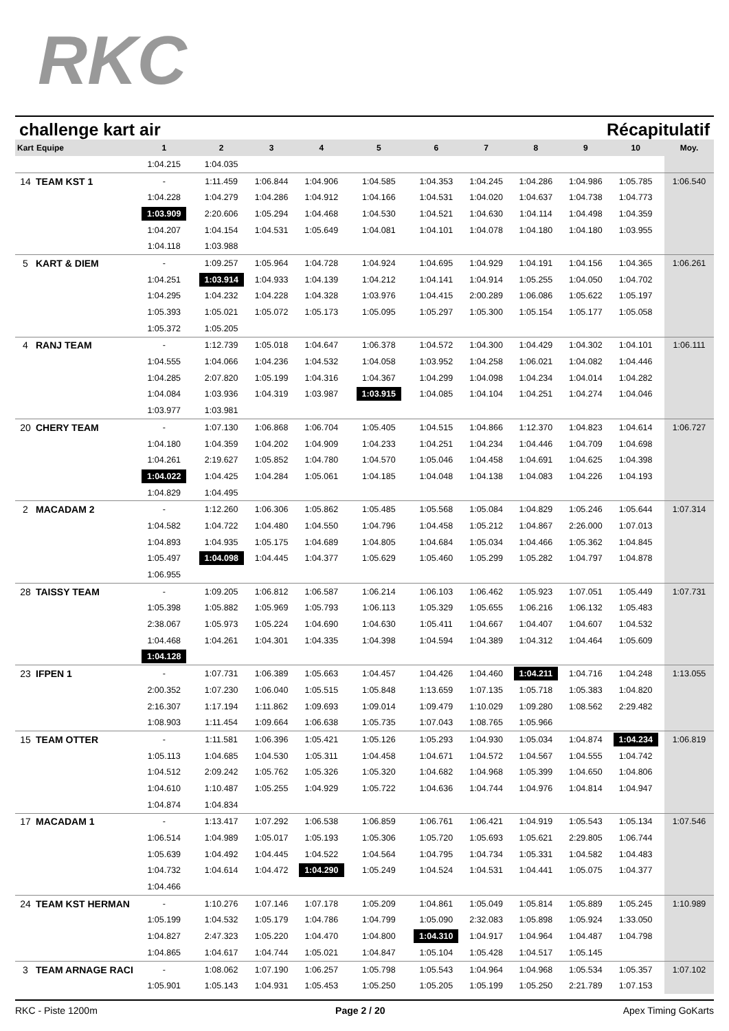RKC
challenge kart air Récapitulatif
| Kart | Equipe | 1 | 2 | 3 | 4 | 5 | 6 | 7 | 8 | 9 | 10 | Moy. |
| --- | --- | --- | --- | --- | --- | --- | --- | --- | --- | --- | --- | --- |
| | | 1:04.215 | 1:04.035 | | | | | | | | | |
| 14 | TEAM KST 1 | - | 1:11.459 | 1:06.844 | 1:04.906 | 1:04.585 | 1:04.353 | 1:04.245 | 1:04.286 | 1:04.986 | 1:05.785 | 1:06.540 |
| | | 1:04.228 | 1:04.279 | 1:04.286 | 1:04.912 | 1:04.166 | 1:04.531 | 1:04.020 | 1:04.637 | 1:04.738 | 1:04.773 | |
| | | 1:03.909 | 2:20.606 | 1:05.294 | 1:04.468 | 1:04.530 | 1:04.521 | 1:04.630 | 1:04.114 | 1:04.498 | 1:04.359 | |
| | | 1:04.207 | 1:04.154 | 1:04.531 | 1:05.649 | 1:04.081 | 1:04.101 | 1:04.078 | 1:04.180 | 1:04.180 | 1:03.955 | |
| | | 1:04.118 | 1:03.988 | | | | | | | | | |
| 5 | KART & DIEM | - | 1:09.257 | 1:05.964 | 1:04.728 | 1:04.924 | 1:04.695 | 1:04.929 | 1:04.191 | 1:04.156 | 1:04.365 | 1:06.261 |
| | | 1:04.251 | 1:03.914 | 1:04.933 | 1:04.139 | 1:04.212 | 1:04.141 | 1:04.914 | 1:05.255 | 1:04.050 | 1:04.702 | |
| | | 1:04.295 | 1:04.232 | 1:04.228 | 1:04.328 | 1:03.976 | 1:04.415 | 2:00.289 | 1:06.086 | 1:05.622 | 1:05.197 | |
| | | 1:05.393 | 1:05.021 | 1:05.072 | 1:05.173 | 1:05.095 | 1:05.297 | 1:05.300 | 1:05.154 | 1:05.177 | 1:05.058 | |
| | | 1:05.372 | 1:05.205 | | | | | | | | | |
| 4 | RANJ TEAM | - | 1:12.739 | 1:05.018 | 1:04.647 | 1:06.378 | 1:04.572 | 1:04.300 | 1:04.429 | 1:04.302 | 1:04.101 | 1:06.111 |
| | | 1:04.555 | 1:04.066 | 1:04.236 | 1:04.532 | 1:04.058 | 1:03.952 | 1:04.258 | 1:06.021 | 1:04.082 | 1:04.446 | |
| | | 1:04.285 | 2:07.820 | 1:05.199 | 1:04.316 | 1:04.367 | 1:04.299 | 1:04.098 | 1:04.234 | 1:04.014 | 1:04.282 | |
| | | 1:04.084 | 1:03.936 | 1:04.319 | 1:03.987 | 1:03.915 | 1:04.085 | 1:04.104 | 1:04.251 | 1:04.274 | 1:04.046 | |
| | | 1:03.977 | 1:03.981 | | | | | | | | | |
| 20 | CHERY TEAM | - | 1:07.130 | 1:06.868 | 1:06.704 | 1:05.405 | 1:04.515 | 1:04.866 | 1:12.370 | 1:04.823 | 1:04.614 | 1:06.727 |
| | | 1:04.180 | 1:04.359 | 1:04.202 | 1:04.909 | 1:04.233 | 1:04.251 | 1:04.234 | 1:04.446 | 1:04.709 | 1:04.698 | |
| | | 1:04.261 | 2:19.627 | 1:05.852 | 1:04.780 | 1:04.570 | 1:05.046 | 1:04.458 | 1:04.691 | 1:04.625 | 1:04.398 | |
| | | 1:04.022 | 1:04.425 | 1:04.284 | 1:05.061 | 1:04.185 | 1:04.048 | 1:04.138 | 1:04.083 | 1:04.226 | 1:04.193 | |
| | | 1:04.829 | 1:04.495 | | | | | | | | | |
| 2 | MACADAM 2 | - | 1:12.260 | 1:06.306 | 1:05.862 | 1:05.485 | 1:05.568 | 1:05.084 | 1:04.829 | 1:05.246 | 1:05.644 | 1:07.314 |
| | | 1:04.582 | 1:04.722 | 1:04.480 | 1:04.550 | 1:04.796 | 1:04.458 | 1:05.212 | 1:04.867 | 2:26.000 | 1:07.013 | |
| | | 1:04.893 | 1:04.935 | 1:05.175 | 1:04.689 | 1:04.805 | 1:04.684 | 1:05.034 | 1:04.466 | 1:05.362 | 1:04.845 | |
| | | 1:05.497 | 1:04.098 | 1:04.445 | 1:04.377 | 1:05.629 | 1:05.460 | 1:05.299 | 1:05.282 | 1:04.797 | 1:04.878 | |
| | | 1:06.955 | | | | | | | | | | |
| 28 | TAISSY TEAM | - | 1:09.205 | 1:06.812 | 1:06.587 | 1:06.214 | 1:06.103 | 1:06.462 | 1:05.923 | 1:07.051 | 1:05.449 | 1:07.731 |
| | | 1:05.398 | 1:05.882 | 1:05.969 | 1:05.793 | 1:06.113 | 1:05.329 | 1:05.655 | 1:06.216 | 1:06.132 | 1:05.483 | |
| | | 2:38.067 | 1:05.973 | 1:05.224 | 1:04.690 | 1:04.630 | 1:05.411 | 1:04.667 | 1:04.407 | 1:04.607 | 1:04.532 | |
| | | 1:04.468 | 1:04.261 | 1:04.301 | 1:04.335 | 1:04.398 | 1:04.594 | 1:04.389 | 1:04.312 | 1:04.464 | 1:05.609 | |
| | | 1:04.128 | | | | | | | | | | |
| 23 | IFPEN 1 | - | 1:07.731 | 1:06.389 | 1:05.663 | 1:04.457 | 1:04.426 | 1:04.460 | 1:04.211 | 1:04.716 | 1:04.248 | 1:13.055 |
| | | 2:00.352 | 1:07.230 | 1:06.040 | 1:05.515 | 1:05.848 | 1:13.659 | 1:07.135 | 1:05.718 | 1:05.383 | 1:04.820 | |
| | | 2:16.307 | 1:17.194 | 1:11.862 | 1:09.693 | 1:09.014 | 1:09.479 | 1:10.029 | 1:09.280 | 1:08.562 | 2:29.482 | |
| | | 1:08.903 | 1:11.454 | 1:09.664 | 1:06.638 | 1:05.735 | 1:07.043 | 1:08.765 | 1:05.966 | | | |
| 15 | TEAM OTTER | - | 1:11.581 | 1:06.396 | 1:05.421 | 1:05.126 | 1:05.293 | 1:04.930 | 1:05.034 | 1:04.874 | 1:04.234 | 1:06.819 |
| | | 1:05.113 | 1:04.685 | 1:04.530 | 1:05.311 | 1:04.458 | 1:04.671 | 1:04.572 | 1:04.567 | 1:04.555 | 1:04.742 | |
| | | 1:04.512 | 2:09.242 | 1:05.762 | 1:05.326 | 1:05.320 | 1:04.682 | 1:04.968 | 1:05.399 | 1:04.650 | 1:04.806 | |
| | | 1:04.610 | 1:10.487 | 1:05.255 | 1:04.929 | 1:05.722 | 1:04.636 | 1:04.744 | 1:04.976 | 1:04.814 | 1:04.947 | |
| | | 1:04.874 | 1:04.834 | | | | | | | | | |
| 17 | MACADAM 1 | - | 1:13.417 | 1:07.292 | 1:06.538 | 1:06.859 | 1:06.761 | 1:06.421 | 1:04.919 | 1:05.543 | 1:05.134 | 1:07.546 |
| | | 1:06.514 | 1:04.989 | 1:05.017 | 1:05.193 | 1:05.306 | 1:05.720 | 1:05.693 | 1:05.621 | 2:29.805 | 1:06.744 | |
| | | 1:05.639 | 1:04.492 | 1:04.445 | 1:04.522 | 1:04.564 | 1:04.795 | 1:04.734 | 1:05.331 | 1:04.582 | 1:04.483 | |
| | | 1:04.732 | 1:04.614 | 1:04.472 | 1:04.290 | 1:05.249 | 1:04.524 | 1:04.531 | 1:04.441 | 1:05.075 | 1:04.377 | |
| | | 1:04.466 | | | | | | | | | | |
| 24 | TEAM KST HERMAN | - | 1:10.276 | 1:07.146 | 1:07.178 | 1:05.209 | 1:04.861 | 1:05.049 | 1:05.814 | 1:05.889 | 1:05.245 | 1:10.989 |
| | | 1:05.199 | 1:04.532 | 1:05.179 | 1:04.786 | 1:04.799 | 1:05.090 | 2:32.083 | 1:05.898 | 1:05.924 | 1:33.050 | |
| | | 1:04.827 | 2:47.323 | 1:05.220 | 1:04.470 | 1:04.800 | 1:04.310 | 1:04.917 | 1:04.964 | 1:04.487 | 1:04.798 | |
| | | 1:04.865 | 1:04.617 | 1:04.744 | 1:05.021 | 1:04.847 | 1:05.104 | 1:05.428 | 1:04.517 | 1:05.145 | | |
| 3 | TEAM ARNAGE RACI | - | 1:08.062 | 1:07.190 | 1:06.257 | 1:05.798 | 1:05.543 | 1:04.964 | 1:04.968 | 1:05.534 | 1:05.357 | 1:07.102 |
| | | 1:05.901 | 1:05.143 | 1:04.931 | 1:05.453 | 1:05.250 | 1:05.205 | 1:05.199 | 1:05.250 | 2:21.789 | 1:07.153 | |
RKC - Piste 1200m Page 2 / 20 Apex Timing GoKarts